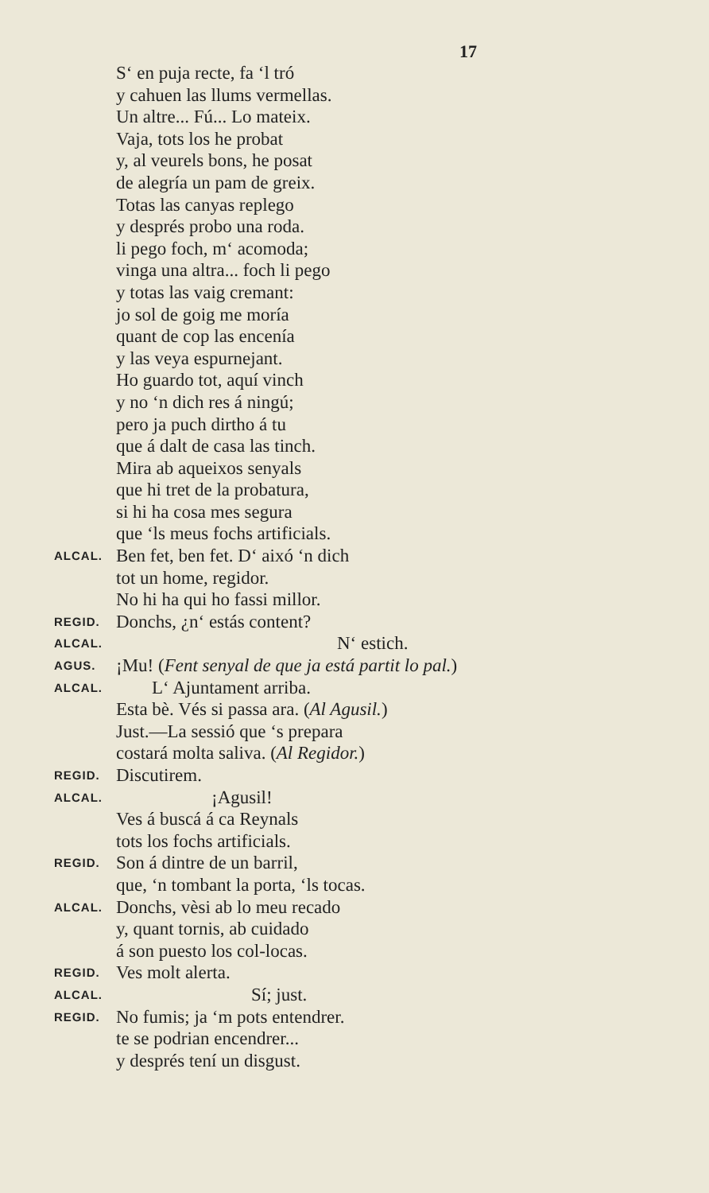17
S‘ en puja recte, fa ‘l tró
y cahuen las llums vermellas.
Un altre... Fú... Lo mateix.
Vaja, tots los he probat
y, al veurels bons, he posat
de alegría un pam de greix.
Totas las canyas replego
y després probo una roda.
li pego foch, m‘ acomoda;
vinga una altra... foch li pego
y totas las vaig cremant:
jo sol de goig me moría
quant de cop las encenía
y las veya espurnejant.
Ho guardo tot, aquí vinch
y no ‘n dich res á ningú;
pero ja puch dirtho á tu
que á dalt de casa las tinch.
Mira ab aqueixos senyals
que hi tret de la probatura,
si hi ha cosa mes segura
que ‘ls meus fochs artificials.
ALCAL. Ben fet, ben fet. D‘ aixó ‘n dich
tot un home, regidor.
No hi ha qui ho fassi millor.
REGID. Donchs, ¿n‘ estás content?
ALCAL. N‘ estich.
AGUS. ¡Mu! (Fent senyal de que ja está partit lo pal.)
ALCAL. L‘ Ajuntament arriba.
Esta bè. Vés si passa ara. (Al Agusil.)
Just.—La sessió que ‘s prepara
costará molta saliva. (Al Regidor.)
REGID. Discutirem.
ALCAL. ¡Agusil!
Ves á buscá á ca Reynals
tots los fochs artificials.
REGID. Son á dintre de un barril,
que, ‘n tombant la porta, ‘ls tocas.
ALCAL. Donchs, vèsi ab lo meu recado
y, quant tornis, ab cuidado
á son puesto los col-locas.
REGID. Ves molt alerta.
ALCAL. Sí; just.
REGID. No fumis; ja ‘m pots entendrer.
te se podrian encendrer...
y després tení un disgust.